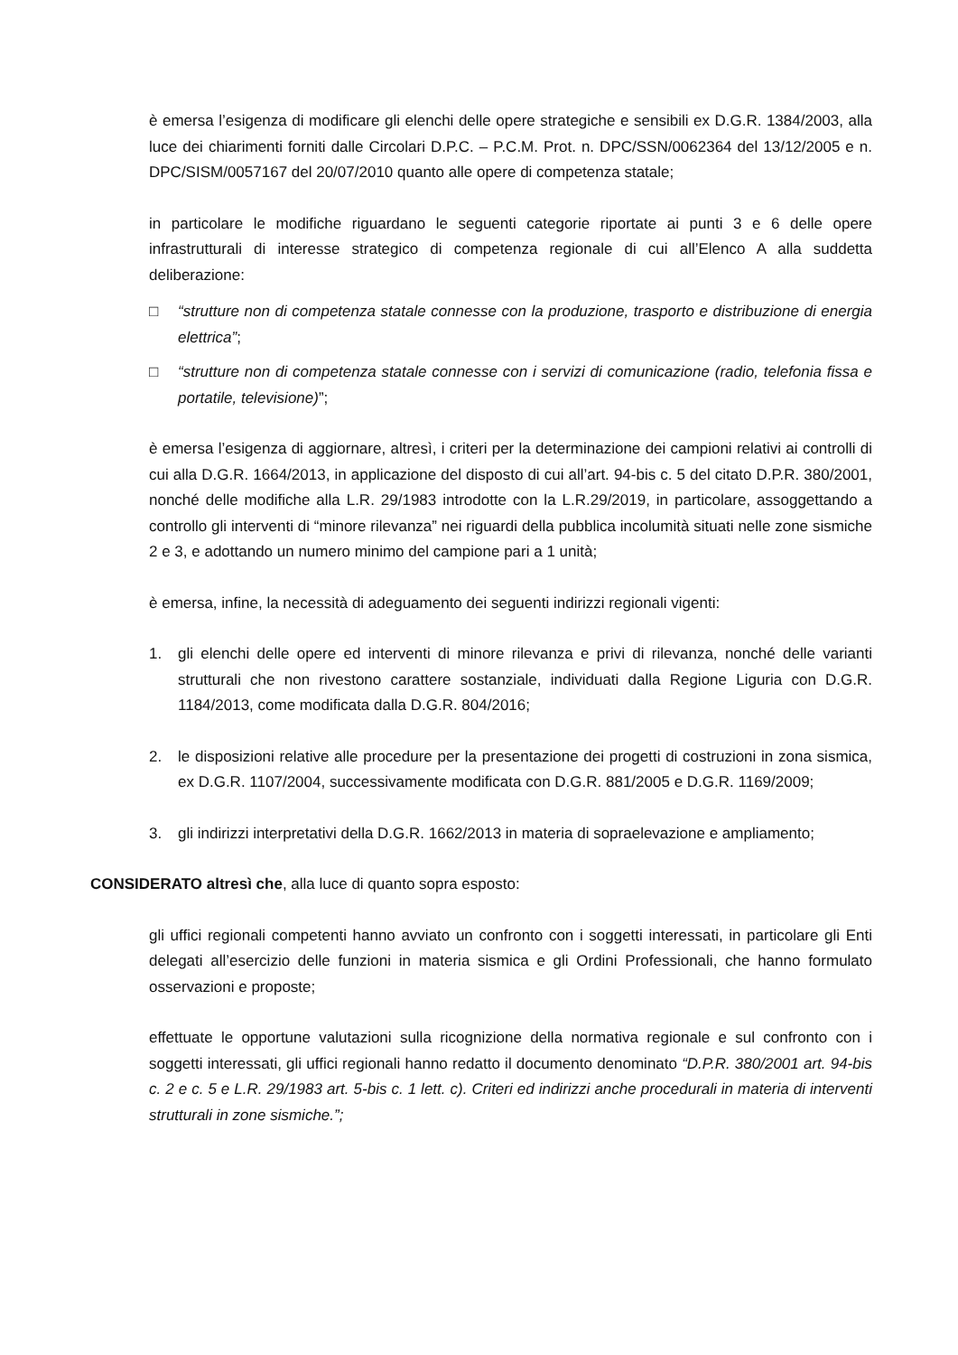è emersa l’esigenza di modificare gli elenchi delle opere strategiche e sensibili ex D.G.R. 1384/2003, alla luce dei chiarimenti forniti dalle Circolari D.P.C. – P.C.M. Prot. n. DPC/SSN/0062364 del 13/12/2005 e n. DPC/SISM/0057167 del 20/07/2010 quanto alle opere di competenza statale;
in particolare le modifiche riguardano le seguenti categorie riportate ai punti 3 e 6 delle opere infrastrutturali di interesse strategico di competenza regionale di cui all’Elenco A alla suddetta deliberazione:
□ “strutture non di competenza statale connesse con la produzione, trasporto e distribuzione di energia elettrica”;
□ “strutture non di competenza statale connesse con i servizi di comunicazione (radio, telefonia fissa e portatile, televisione)”;
è emersa l’esigenza di aggiornare, altresì, i criteri per la determinazione dei campioni relativi ai controlli di cui alla D.G.R. 1664/2013, in applicazione del disposto di cui all’art. 94-bis c. 5 del citato D.P.R. 380/2001, nonché delle modifiche alla L.R. 29/1983 introdotte con la L.R.29/2019, in particolare, assoggettando a controllo gli interventi di “minore rilevanza” nei riguardi della pubblica incolumità situati nelle zone sismiche 2 e 3, e adottando un numero minimo del campione pari a 1 unità;
è emersa, infine, la necessità di adeguamento dei seguenti indirizzi regionali vigenti:
1. gli elenchi delle opere ed interventi di minore rilevanza e privi di rilevanza, nonché delle varianti strutturali che non rivestono carattere sostanziale, individuati dalla Regione Liguria con D.G.R. 1184/2013, come modificata dalla D.G.R. 804/2016;
2. le disposizioni relative alle procedure per la presentazione dei progetti di costruzioni in zona sismica, ex D.G.R. 1107/2004, successivamente modificata con D.G.R. 881/2005 e D.G.R. 1169/2009;
3. gli indirizzi interpretativi della D.G.R. 1662/2013 in materia di sopraelevazione e ampliamento;
CONSIDERATO altresì che, alla luce di quanto sopra esposto:
gli uffici regionali competenti hanno avviato un confronto con i soggetti interessati, in particolare gli Enti delegati all’esercizio delle funzioni in materia sismica e gli Ordini Professionali, che hanno formulato osservazioni e proposte;
effettuate le opportune valutazioni sulla ricognizione della normativa regionale e sul confronto con i soggetti interessati, gli uffici regionali hanno redatto il documento denominato “D.P.R. 380/2001 art. 94-bis c. 2 e c. 5 e L.R. 29/1983 art. 5-bis c. 1 lett. c). Criteri ed indirizzi anche procedurali in materia di interventi strutturali in zone sismiche.”;